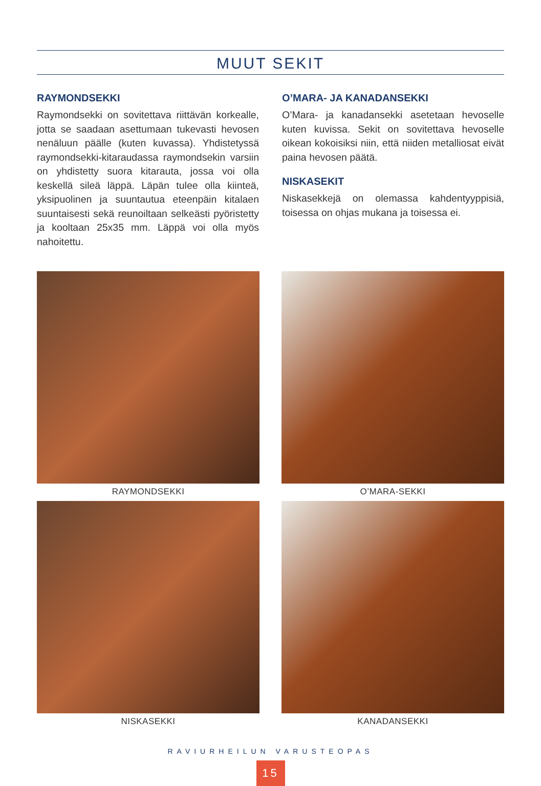MUUT SEKIT
RAYMONDSEKKI
Raymondsekki on sovitettava riittävän korkealle, jotta se saadaan asettumaan tukevasti hevosen nenäluun päälle (kuten kuvassa). Yhdistetyssä raymondsekki-kitaraudassa raymondsekin varsiin on yhdistetty suora kitarauta, jossa voi olla keskellä sileä läppä. Läpän tulee olla kiinteä, yksipuolinen ja suuntautua eteenpäin kitalaen suuntaisesti sekä reunoiltaan selkeästi pyöristetty ja kooltaan 25x35 mm. Läppä voi olla myös nahoitettu.
O’MARA- JA KANADANSEKKI
O’Mara- ja kanadansekki asetetaan hevoselle kuten kuvissa. Sekit on sovitettava hevoselle oikean kokoisiksi niin, että niiden metalliosat eivät paina hevosen päätä.
NISKASEKIT
Niskasekkejä on olemassa kahdentyyppisiä, toisessa on ohjas mukana ja toisessa ei.
RAYMONDSEKKI
O’MARA-SEKKI
NISKASEKKI
KANADANSEKKI
RAVIURHEILUN VARUSTEOPAS
15